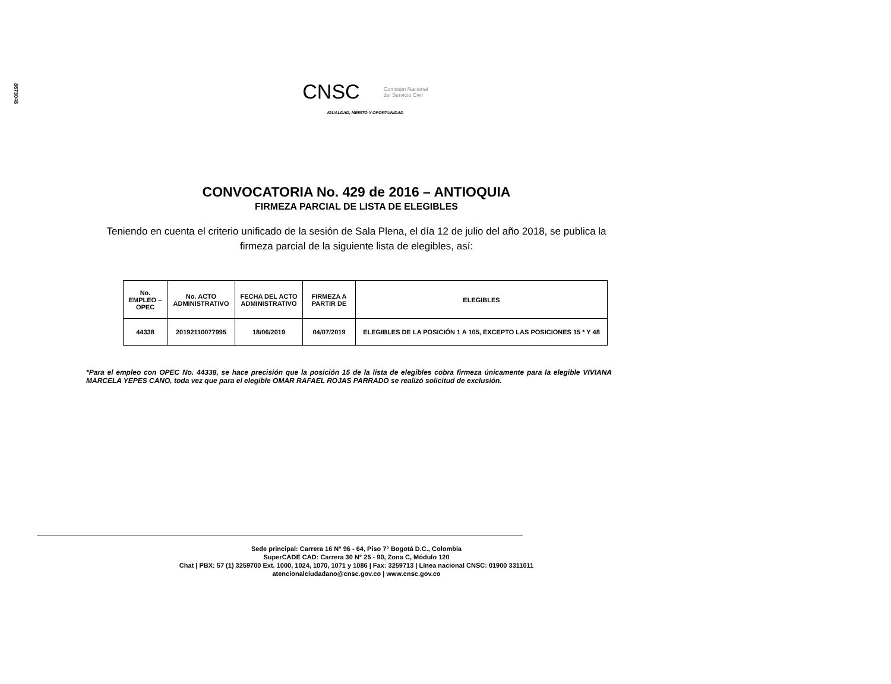8673048
CNSC Comisión Nacional
del Servicio Civil
IGUALDAD, MÉRITO Y OPORTUNIDAD
CONVOCATORIA No. 429 de 2016 – ANTIOQUIA
FIRMEZA PARCIAL DE LISTA DE ELEGIBLES
Teniendo en cuenta el criterio unificado de la sesión de Sala Plena, el día 12 de julio del año 2018, se publica la firmeza parcial de la siguiente lista de elegibles, así:
| No. EMPLEO – OPEC | No. ACTO ADMINISTRATIVO | FECHA DEL ACTO ADMINISTRATIVO | FIRMEZA A PARTIR DE | ELEGIBLES |
| --- | --- | --- | --- | --- |
| 44338 | 20192110077995 | 18/06/2019 | 04/07/2019 | ELEGIBLES DE LA POSICIÓN 1 A 105, EXCEPTO LAS POSICIONES 15 * Y 48 |
*Para el empleo con OPEC No. 44338, se hace precisión que la posición 15 de la lista de elegibles cobra firmeza únicamente para la elegible VIVIANA MARCELA YEPES CANO, toda vez que para el elegible OMAR RAFAEL ROJAS PARRADO se realizó solicitud de exclusión.
Sede principal: Carrera 16 N° 96 - 64, Piso 7° Bogotá D.C., Colombia
SuperCADE CAD: Carrera 30 N° 25 - 90, Zona C, Módulo 120
Chat | PBX: 57 (1) 3259700 Ext. 1000, 1024, 1070, 1071 y 1086 | Fax: 3259713 | Línea nacional CNSC: 01900 3311011
atencionalciudadano@cnsc.gov.co | www.cnsc.gov.co